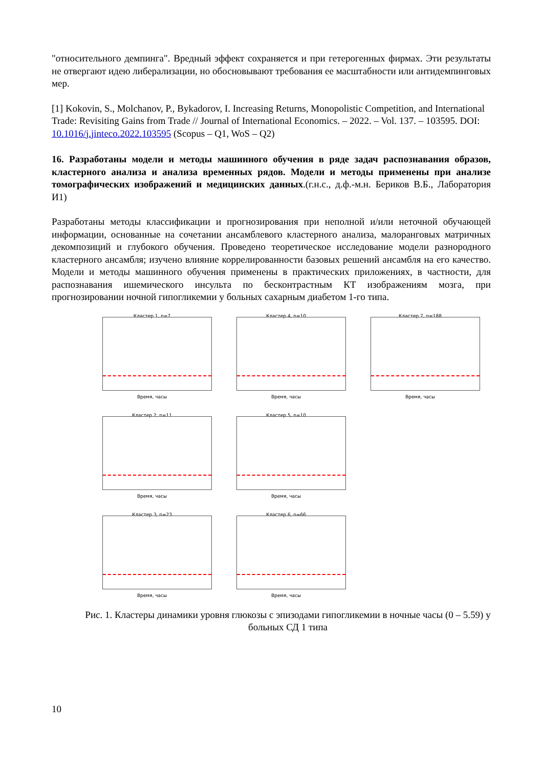"относительного демпинга". Вредный эффект сохраняется и при гетерогенных фирмах. Эти результаты не отвергают идею либерализации, но обосновывают требования ее масштабности или антидемпинговых мер.
[1] Kokovin, S., Molchanov, P., Bykadorov, I. Increasing Returns, Monopolistic Competition, and International Trade: Revisiting Gains from Trade // Journal of International Economics. – 2022. – Vol. 137. – 103595. DOI: 10.1016/j.jinteco.2022.103595 (Scopus – Q1, WoS – Q2)
16. Разработаны модели и методы машинного обучения в ряде задач распознавания образов, кластерного анализа и анализа временных рядов. Модели и методы применены при анализе томографических изображений и медицинских данных.(г.н.с., д.ф.-м.н. Бериков В.Б., Лаборатория И1)
Разработаны методы классификации и прогнозирования при неполной и/или неточной обучающей информации, основанные на сочетании ансамблевого кластерного анализа, малоранговых матричных декомпозиций и глубокого обучения. Проведено теоретическое исследование модели разнородного кластерного ансамбля; изучено влияние коррелированности базовых решений ансамбля на его качество. Модели и методы машинного обучения применены в практических приложениях, в частности, для распознавания ишемического инсульта по бесконтрастным КТ изображениям мозга, при прогнозировании ночной гипогликемии у больных сахарным диабетом 1-го типа.
Кластер 1, n=7
Время, часы
Кластер 4, n=10
Время, часы
Кластер 7, n=188
Время, часы
Кластер 2, n=11
Время, часы
Кластер 5, n=10
Время, часы
Кластер 3, n=23
Время, часы
Кластер 6, n=66
Время, часы
Рис. 1. Кластеры динамики уровня глюкозы с эпизодами гипогликемии в ночные часы (0 – 5.59) у больных СД 1 типа
10